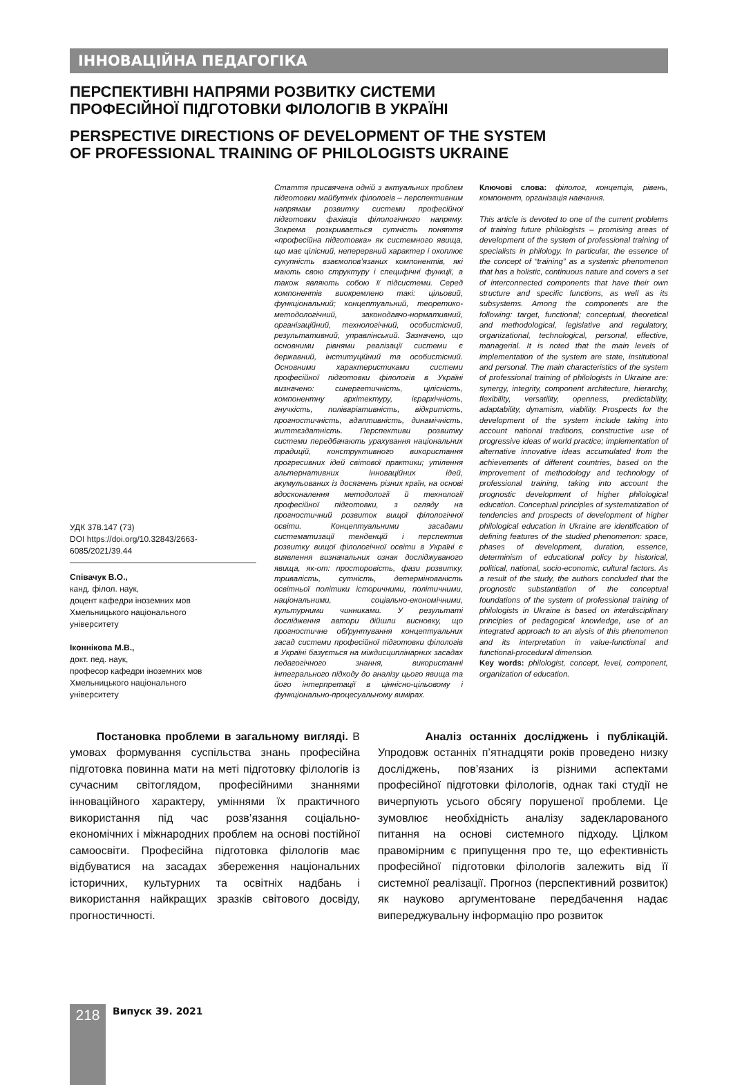ІННОВАЦІЙНА ПЕДАГОГІКА
ПЕРСПЕКТИВНІ НАПРЯМИ РОЗВИТКУ СИСТЕМИ
ПРОФЕСІЙНОЇ ПІДГОТОВКИ ФІЛОЛОГІВ В УКРАЇНІ
PERSPECTIVE DIRECTIONS OF DEVELOPMENT OF THE SYSTEM
OF PROFESSIONAL TRAINING OF PHILOLOGISTS UKRAINE
УДК 378.147 (73)
DOI https://doi.org/10.32843/2663-6085/2021/39.44
Співачук В.О.,
канд. філол. наук,
доцент кафедри іноземних мов
Хмельницького національного
університету
Іконнікова М.В.,
докт. пед. наук,
професор кафедри іноземних мов
Хмельницького національного
університету
Стаття присвячена одній з актуальних проблем підготовки майбутніх філологів – перспективним напрямам розвитку системи професійної підготовки фахівців філологічного напряму. Зокрема розкривається сутність поняття «професійна підготовка» як системного явища, що має цілісний, неперервний характер і охоплює сукупність взаємопов’язаних компонентів, які мають свою структуру і специфічні функції, а також являють собою її підсистеми. Серед компонентів виокремлено такі: цільовий, функціональний; концептуальний, теоретико-методологічний, законодавчо-нормативний, організаційний, технологічний, особистісний, результативний, управлінський. Зазначено, що основними рівнями реалізації системи є державний, інституційний та особистісний. Основними характеристиками системи професійної підготовки філологів в Україні визначено: синергетичність, цілісність, компонентну архітектуру, ієрархічність, гнучкість, поліваріативність, відкритість, прогностичність, адаптивність, динамічність, життєздатність. Перспективи розвитку системи передбачають урахування національних традицій, конструктивного використання прогресивних ідей світової практики; утілення альтернативних інноваційних ідей, акумульованих із досягнень різних країн, на основі вдосконалення методології й технології професійної підготовки, з огляду на прогностичний розвиток вищої філологічної освіти. Концептуальними засадами систематизації тенденцій і перспектив розвитку вищої філологічної освіти в Україні є виявлення визначальних ознак досліджуваного явища, як-от: просторовість, фази розвитку, тривалість, сутність, детермінованість освітньої політики історичними, політичними, національними, соціально-економічними, культурними чинниками. У результаті дослідження автори дійшли висновку, що прогностичне обґрунтування концептуальних засад системи професійної підготовки філологів в Україні базується на міждисциплінарних засадах педагогічного знання, використанні інтегрального підходу до аналізу цього явища та його інтерпретації в ціннісно-цільовому і функціонально-процесуальному вимірах.
Ключові слова: філолог, концепція, рівень, компонент, організація навчання.
This article is devoted to one of the current problems of training future philologists – promising areas of development of the system of professional training of specialists in philology. In particular, the essence of the concept of “training” as a systemic phenomenon that has a holistic, continuous nature and covers a set of interconnected components that have their own structure and specific functions, as well as its subsystems. Among the components are the following: target, functional; conceptual, theoretical and methodological, legislative and regulatory, organizational, technological, personal, effective, managerial. It is noted that the main levels of implementation of the system are state, institutional and personal. The main characteristics of the system of professional training of philologists in Ukraine are: synergy, integrity, component architecture, hierarchy, flexibility, versatility, openness, predictability, adaptability, dynamism, viability. Prospects for the development of the system include taking into account national traditions, constructive use of progressive ideas of world practice; implementation of alternative innovative ideas accumulated from the achievements of different countries, based on the improvement of methodology and technology of professional training, taking into account the prognostic development of higher philological education. Conceptual principles of systematization of tendencies and prospects of development of higher philological education in Ukraine are identification of defining features of the studied phenomenon: space, phases of development, duration, essence, determinism of educational policy by historical, political, national, socio-economic, cultural factors. As a result of the study, the authors concluded that the prognostic substantiation of the conceptual foundations of the system of professional training of philologists in Ukraine is based on interdisciplinary principles of pedagogical knowledge, use of an integrated approach to an alysis of this phenomenon and its interpretation in value-functional and functional-procedural dimension.
Key words: philologist, concept, level, component, organization of education.
Постановка проблеми в загальному вигляді. В умовах формування суспільства знань професійна підготовка повинна мати на меті підготовку філологів із сучасним світоглядом, професійними знаннями інноваційного характеру, уміннями їх практичного використання під час розв’язання соціально-економічних і міжнародних проблем на основі постійної самоосвіти. Професійна підготовка філологів має відбуватися на засадах збереження національних історичних, культурних та освітніх надбань і використання найкращих зразків світового досвіду, прогностичності.
Аналіз останніх досліджень і публікацій. Упродовж останніх п’ятнадцяти років проведено низку досліджень, пов’язаних із різними аспектами професійної підготовки філологів, однак такі студії не вичерпують усього обсягу порушеної проблеми. Це зумовлює необхідність аналізу задекларованого питання на основі системного підходу. Цілком правомірним є припущення про те, що ефективність професійної підготовки філологів залежить від її системної реалізації. Прогноз (перспективний розвиток) як науково аргументоване передбачення надає випереджувальну інформацію про розвиток
218 Випуск 39. 2021